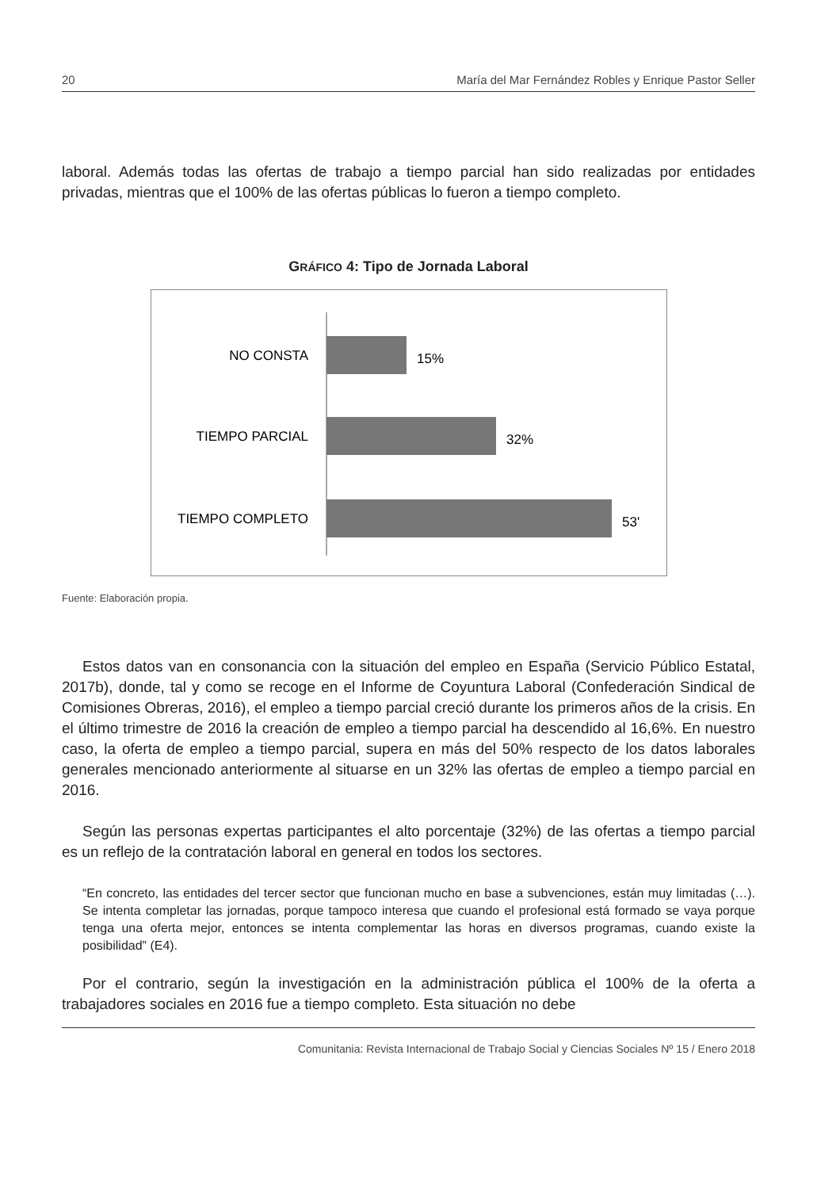20 María del Mar Fernández Robles y Enrique Pastor Seller
laboral. Además todas las ofertas de trabajo a tiempo parcial han sido realizadas por entidades privadas, mientras que el 100% de las ofertas públicas lo fueron a tiempo completo.
GRÁFICO 4: Tipo de Jornada Laboral
NO CONSTA
15%
TIEMPO PARCIAL
32%
TIEMPO COMPLETO
53'
Fuente: Elaboración propia.
Estos datos van en consonancia con la situación del empleo en España (Servicio Público Estatal, 2017b), donde, tal y como se recoge en el Informe de Coyuntura Laboral (Confederación Sindical de Comisiones Obreras, 2016), el empleo a tiempo parcial creció durante los primeros años de la crisis. En el último trimestre de 2016 la creación de empleo a tiempo parcial ha descendido al 16,6%. En nuestro caso, la oferta de empleo a tiempo parcial, supera en más del 50% respecto de los datos laborales generales mencionado anteriormente al situarse en un 32% las ofertas de empleo a tiempo parcial en 2016.
Según las personas expertas participantes el alto porcentaje (32%) de las ofertas a tiempo parcial es un reflejo de la contratación laboral en general en todos los sectores.
“En concreto, las entidades del tercer sector que funcionan mucho en base a subvenciones, están muy limitadas (…). Se intenta completar las jornadas, porque tampoco interesa que cuando el profesional está formado se vaya porque tenga una oferta mejor, entonces se intenta complementar las horas en diversos programas, cuando existe la posibilidad” (E4).
Por el contrario, según la investigación en la administración pública el 100% de la oferta a trabajadores sociales en 2016 fue a tiempo completo. Esta situación no debe
Comunitania: Revista Internacional de Trabajo Social y Ciencias Sociales Nº 15 / Enero 2018